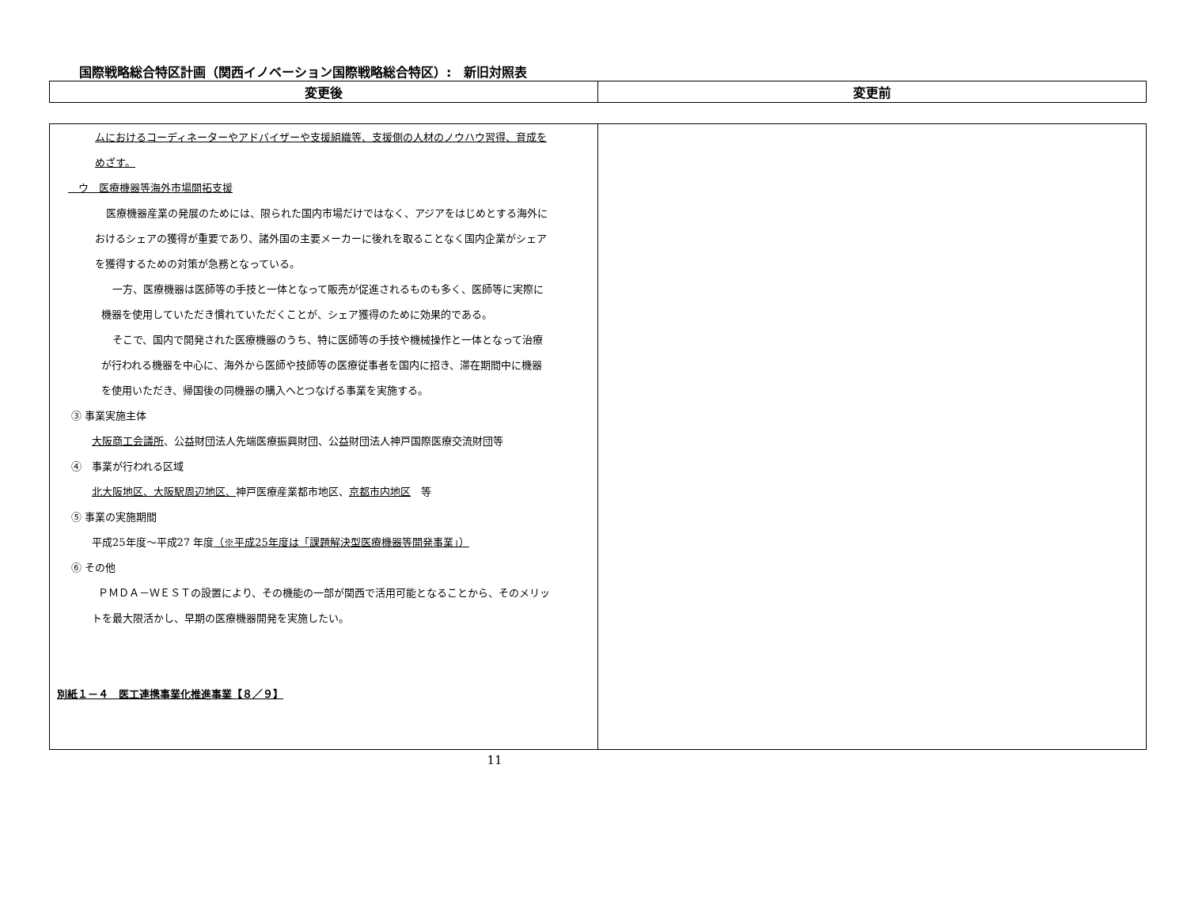国際戦略総合特区計画（関西イノベーション国際戦略総合特区）:　新旧対照表
| 変更後 | 変更前 |
| --- | --- |
| ムにおけるコーディネーターやアドバイザーや支援組織等、支援側の人材のノウハウ習得、育成を めざす。 ウ 医療機器等海外市場開拓支援 医療機器産業の発展のためには、限られた国内市場だけではなく、アジアをはじめとする海外に おけるシェアの獲得が重要であり、諸外国の主要メーカーに後れを取ることなく国内企業がシェア を獲得するための対策が急務となっている。 一方、医療機器は医師等の手技と一体となって販売が促進されるものも多く、医師等に実際に 機器を使用していただき慣れていただくことが、シェア獲得のために効果的である。 そこで、国内で開発された医療機器のうち、特に医師等の手技や機械操作と一体となって治療 が行われる機器を中心に、海外から医師や技師等の医療従事者を国内に招き、滞在期間中に機器 を使用いただき、帰国後の同機器の購入へとつなげる事業を実施する。 ③ 事業実施主体 大阪商工会議所 、公益財団法人先端医療振興財団、公益財団法人神戸国際医療交流財団等 ④ 事業が行われる区域 北大阪地区、大阪駅周辺地区、 神戸医療産業都市地区、 京都市内地区 等 ⑤ 事業の実施期間 平成25年度～平成27 年度 （※平成25年度は「課題解決型医療機器等開発事業」） ⑥ その他 ＰＭＤＡ－ＷＥＳＴの設置により、その機能の一部が関西で活用可能となることから、そのメリッ トを最大限活かし、早期の医療機器開発を実施したい。 別紙１－４ 医工連携事業化推進事業【８／９】 | |
11